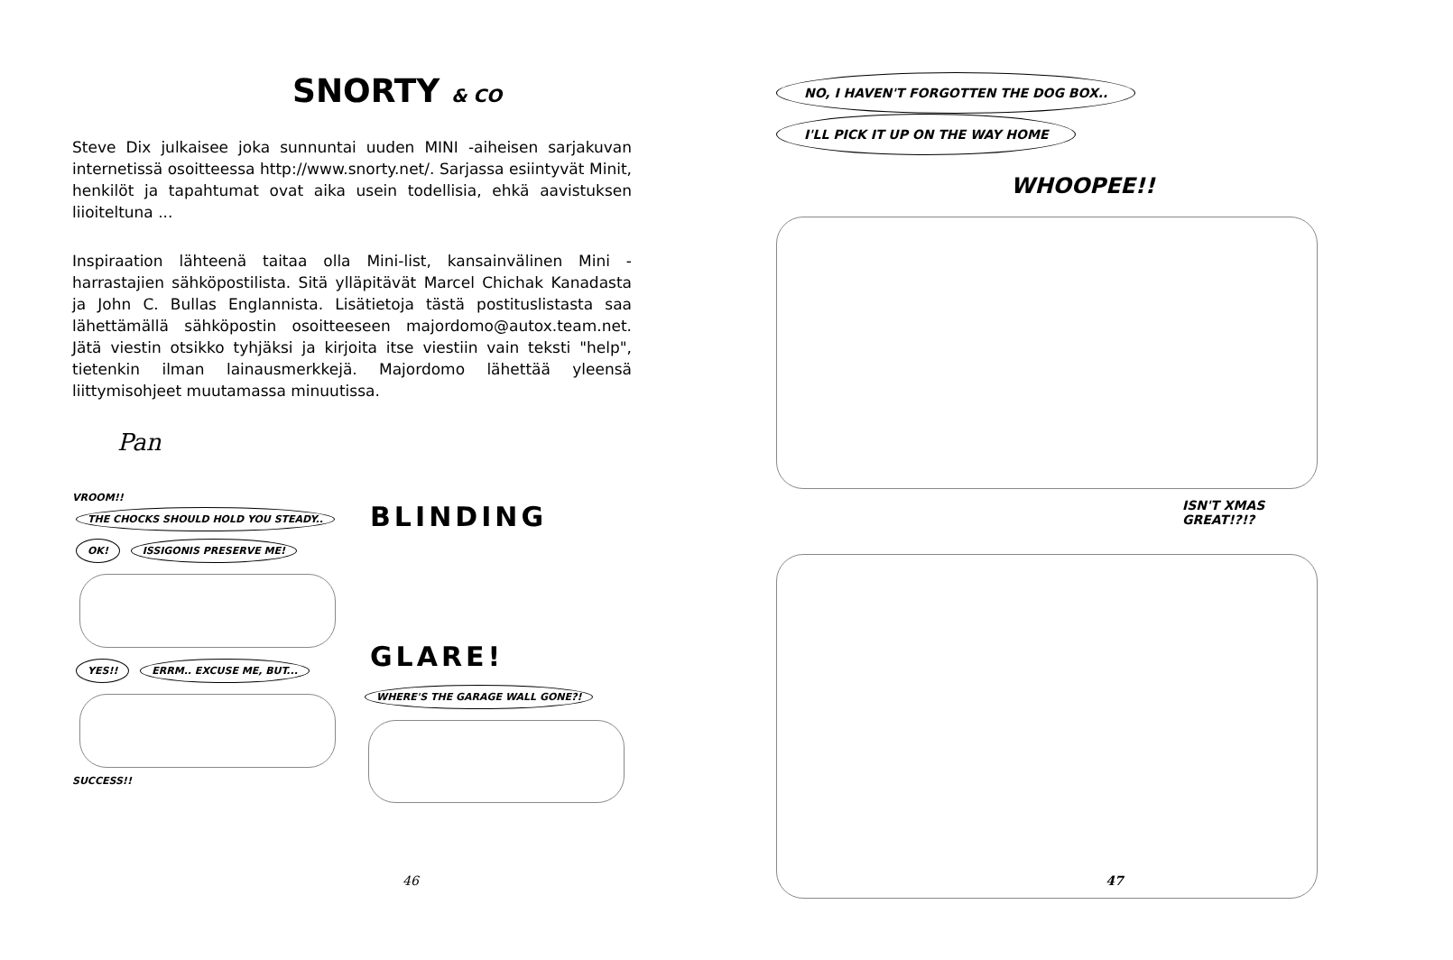SNORTY & CO
Steve Dix julkaisee joka sunnuntai uuden MINI -aiheisen sarjakuvan internetissä osoitteessa http://www.snorty.net/. Sarjassa esiintyvät Minit, henkilöt ja tapahtumat ovat aika usein todellisia, ehkä aavistuksen liioiteltuna ...
Inspiraation lähteenä taitaa olla Mini-list, kansainvälinen Mini -harrastajien sähköpostilista. Sitä ylläpitävät Marcel Chichak Kanadasta ja John C. Bullas Englannista. Lisätietoja tästä postituslistasta saa lähettämällä sähköpostin osoitteeseen majordomo@autox.team.net. Jätä viestin otsikko tyhjäksi ja kirjoita itse viestiin vain teksti "help", tietenkin ilman lainausmerkkejä. Majordomo lähettää yleensä liittymisohjeet muutamassa minuutissa.
Pan
VROOM!!
THE CHOCKS SHOULD HOLD YOU STEADY.. OK! ISSIGONIS PRESERVE ME! YES!! ERRM.. EXCUSE ME, BUT...
SUCCESS!!
BLINDING
GLARE!
WHERE'S THE GARAGE WALL GONE?!
46
NO, I HAVEN'T FORGOTTEN THE DOG BOX.. I'LL PICK IT UP ON THE WAY HOME
WHOOPEE!!
ISN'T XMAS GREAT!?!?
47